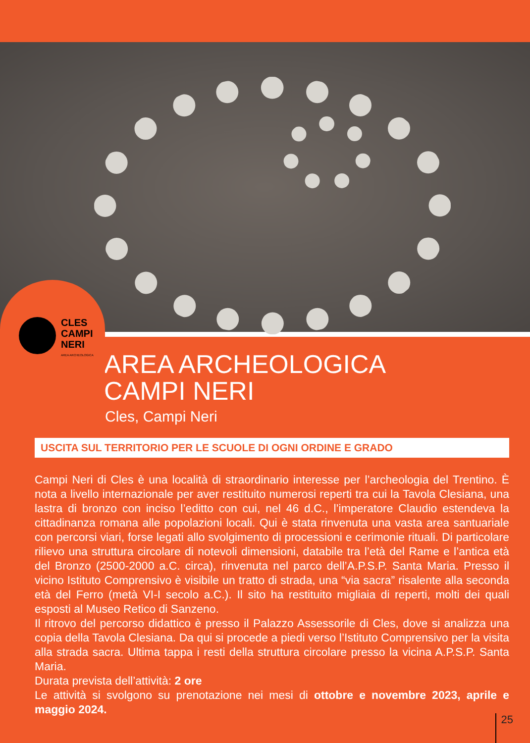CLES
CAMPI
NERI
AREA ARCHEOLOGICA
AREA ARCHEOLOGICA
CAMPI NERI
Cles, Campi Neri
USCITA SUL TERRITORIO PER LE SCUOLE DI OGNI ORDINE E GRADO
Campi Neri di Cles è una località di straordinario interesse per l’archeologia del Trentino. È nota a livello internazionale per aver restituito numerosi reperti tra cui la Tavola Clesiana, una lastra di bronzo con inciso l’editto con cui, nel 46 d.C., l’imperatore Claudio estendeva la cittadinanza romana alle popolazioni locali. Qui è stata rinvenuta una vasta area santuariale con percorsi viari, forse legati allo svolgimento di processioni e cerimonie rituali. Di particolare rilievo una struttura circolare di notevoli dimensioni, databile tra l’età del Rame e l’antica età del Bronzo (2500-2000 a.C. circa), rinvenuta nel parco dell’A.P.S.P. Santa Maria. Presso il vicino Istituto Comprensivo è visibile un tratto di strada, una “via sacra” risalente alla seconda età del Ferro (metà VI-I secolo a.C.). Il sito ha restituito migliaia di reperti, molti dei quali esposti al Museo Retico di Sanzeno.
Il ritrovo del percorso didattico è presso il Palazzo Assessorile di Cles, dove si analizza una copia della Tavola Clesiana. Da qui si procede a piedi verso l’Istituto Comprensivo per la visita alla strada sacra. Ultima tappa i resti della struttura circolare presso la vicina A.P.S.P. Santa Maria.
Durata prevista dell’attività: 2 ore
Le attività si svolgono su prenotazione nei mesi di ottobre e novembre 2023, aprile e maggio 2024.
25